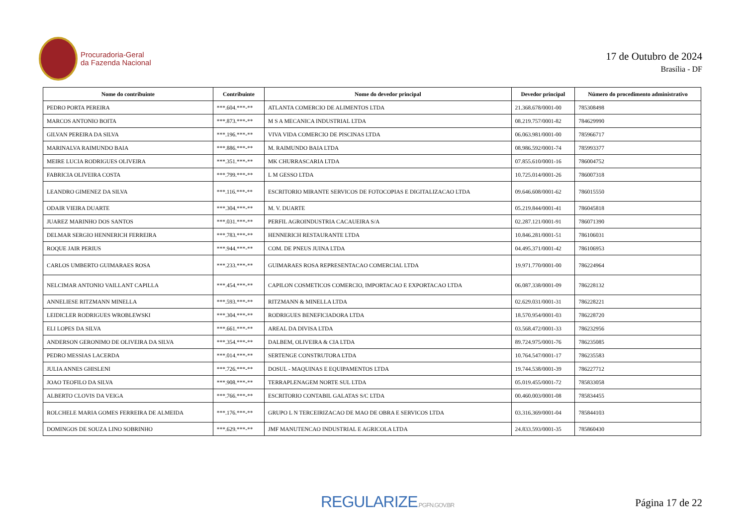Procuradoria-Geral
da Fazenda Nacional
17 de Outubro de 2024
Brasília - DF
| Nome do contribuinte | Contribuinte | Nome do devedor principal | Devedor principal | Número do procedimento administrativo |
| --- | --- | --- | --- | --- |
| PEDRO PORTA PEREIRA | ***.604.***-** | ATLANTA COMERCIO DE ALIMENTOS LTDA | 21.368.678/0001-00 | 785308498 |
| MARCOS ANTONIO BOITA | ***.873.***-** | M S A MECANICA INDUSTRIAL LTDA | 08.219.757/0001-82 | 784629990 |
| GILVAN PEREIRA DA SILVA | ***.196.***-** | VIVA VIDA COMERCIO DE PISCINAS LTDA | 06.063.981/0001-00 | 785966717 |
| MARINALVA RAIMUNDO BAIA | ***.886.***-** | M. RAIMUNDO BAIA LTDA | 08.986.592/0001-74 | 785993377 |
| MEIRE LUCIA RODRIGUES OLIVEIRA | ***.351.***-** | MK CHURRASCARIA LTDA | 07.855.610/0001-16 | 786004752 |
| FABRICIA OLIVEIRA COSTA | ***.799.***-** | L M GESSO LTDA | 10.725.014/0001-26 | 786007318 |
| LEANDRO GIMENEZ DA SILVA | ***.116.***-** | ESCRITORIO MIRANTE SERVICOS DE FOTOCOPIAS E DIGITALIZACAO LTDA | 09.646.608/0001-62 | 786015550 |
| ODAIR VIEIRA DUARTE | ***.304.***-** | M. V. DUARTE | 05.219.844/0001-41 | 786045818 |
| JUAREZ MARINHO DOS SANTOS | ***.031.***-** | PERFIL AGROINDUSTRIA CACAUEIRA S/A | 02.287.121/0001-91 | 786071390 |
| DELMAR SERGIO HENNERICH FERREIRA | ***.783.***-** | HENNERICH RESTAURANTE LTDA | 10.846.281/0001-51 | 786106031 |
| ROQUE JAIR PERIUS | ***.944.***-** | COM. DE PNEUS JUINA LTDA | 04.495.371/0001-42 | 786106953 |
| CARLOS UMBERTO GUIMARAES ROSA | ***.233.***-** | GUIMARAES ROSA REPRESENTACAO COMERCIAL LTDA | 19.971.770/0001-00 | 786224964 |
| NELCIMAR ANTONIO VAILLANT CAPILLA | ***.454.***-** | CAPILON COSMETICOS COMERCIO, IMPORTACAO E EXPORTACAO LTDA | 06.087.338/0001-09 | 786228132 |
| ANNELIESE RITZMANN MINELLA | ***.593.***-** | RITZMANN & MINELLA LTDA | 02.629.031/0001-31 | 786228221 |
| LEIDICLER RODRIGUES WROBLEWSKI | ***.304.***-** | RODRIGUES BENEFICIADORA LTDA | 18.570.954/0001-03 | 786228720 |
| ELI LOPES DA SILVA | ***.661.***-** | AREAL DA DIVISA LTDA | 03.568.472/0001-33 | 786232956 |
| ANDERSON GERONIMO DE OLIVEIRA DA SILVA | ***.354.***-** | DALBEM, OLIVEIRA & CIA LTDA | 89.724.975/0001-76 | 786235085 |
| PEDRO MESSIAS LACERDA | ***.014.***-** | SERTENGE CONSTRUTORA LTDA | 10.764.547/0001-17 | 786235583 |
| JULIA ANNES GHISLENI | ***.726.***-** | DOSUL - MAQUINAS E EQUIPAMENTOS LTDA | 19.744.538/0001-39 | 786227712 |
| JOAO TEOFILO DA SILVA | ***.908.***-** | TERRAPLENAGEM NORTE SUL LTDA | 05.019.455/0001-72 | 785833058 |
| ALBERTO CLOVIS DA VEIGA | ***.766.***-** | ESCRITORIO CONTABIL GALATAS S/C LTDA | 00.460.003/0001-08 | 785834455 |
| ROLCHELE MARIA GOMES FERREIRA DE ALMEIDA | ***.176.***-** | GRUPO L N TERCEIRIZACAO DE MAO DE OBRA E SERVICOS LTDA | 03.316.369/0001-04 | 785844103 |
| DOMINGOS DE SOUZA LINO SOBRINHO | ***.629.***-** | JMF MANUTENCAO INDUSTRIAL E AGRICOLA LTDA | 24.833.593/0001-35 | 785860430 |
REGULARIZE.PGFN.GOV.BR
Página 17 de 22